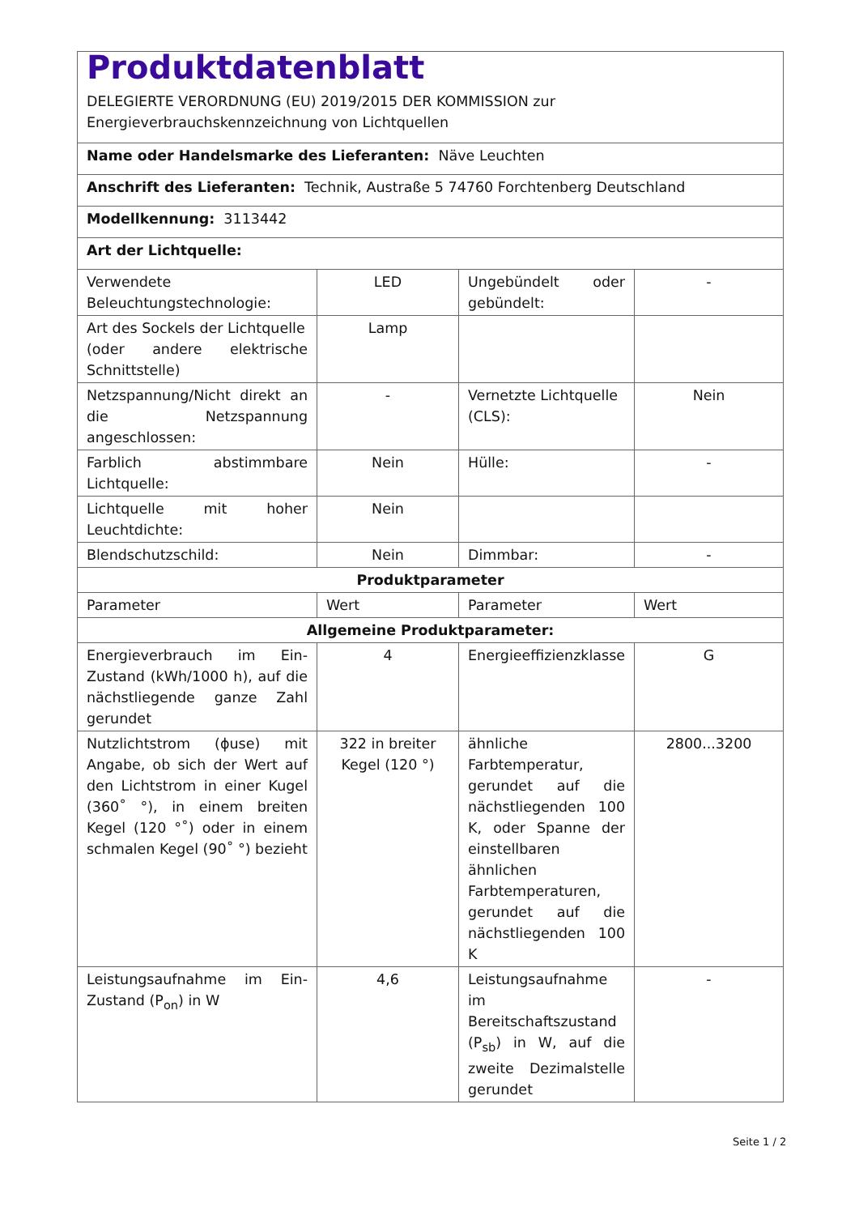| Produktdatenblatt DELEGIERTE VERORDNUNG (EU) 2019/2015 DER KOMMISSION zur Energieverbrauchskennzeichnung von Lichtquellen | | | |
| Name oder Handelsmarke des Lieferanten: Näve Leuchten | | | |
| Anschrift des Lieferanten: Technik, Austraße 5 74760 Forchtenberg Deutschland | | | |
| Modellkennung: 3113442 | | | |
| Art der Lichtquelle: | | | |
| Verwendete Beleuchtungstechnologie: | LED | Ungebündelt oder gebündelt: | - |
| Art des Sockels der Lichtquelle (oder andere elektrische Schnittstelle) | Lamp | | |
| Netzspannung/Nicht direkt an die Netzspannung angeschlossen: | - | Vernetzte Lichtquelle (CLS): | Nein |
| Farblich abstimmbare Lichtquelle: | Nein | Hülle: | - |
| Lichtquelle mit hoher Leuchtdichte: | Nein | | |
| Blendschutzschild: | Nein | Dimmbar: | - |
| Produktparameter | | | |
| Parameter | Wert | Parameter | Wert |
| Allgemeine Produktparameter: | | | |
| Energieverbrauch im Ein-Zustand (kWh/1000 h), auf die nächstliegende ganze Zahl gerundet | 4 | Energieeffizienzklasse | G |
| Nutzlichtstrom (ϕuse) mit Angabe, ob sich der Wert auf den Lichtstrom in einer Kugel (360˚ °), in einem breiten Kegel (120 °˚) oder in einem schmalen Kegel (90˚ °) bezieht | 322 in breiter Kegel (120 °) | ähnliche Farbtemperatur, gerundet auf die nächstliegenden 100 K, oder Spanne der einstellbaren ähnlichen Farbtemperaturen, gerundet auf die nächstliegenden 100 K | 2800...3200 |
| Leistungsaufnahme im Ein-Zustand (P<sub>on</sub>) in W | 4,6 | Leistungsaufnahme im Bereitschaftszustand (P<sub>sb</sub>) in W, auf die zweite Dezimalstelle gerundet | - |
Seite 1 / 2